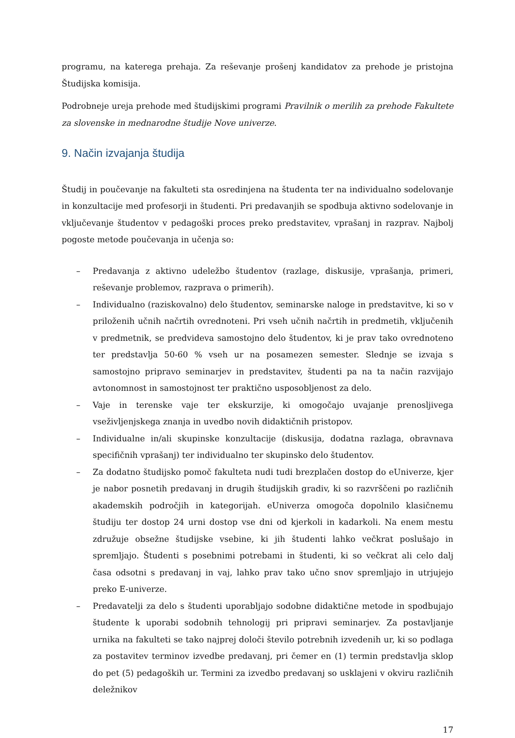programu, na katerega prehaja. Za reševanje prošenj kandidatov za prehode je pristojna Študijska komisija.
Podrobneje ureja prehode med študijskimi programi Pravilnik o merilih za prehode Fakultete za slovenske in mednarodne študije Nove univerze.
9. Način izvajanja študija
Študij in poučevanje na fakulteti sta osredinjena na študenta ter na individualno sodelovanje in konzultacije med profesorji in študenti. Pri predavanjih se spodbuja aktivno sodelovanje in vključevanje študentov v pedagoški proces preko predstavitev, vprašanj in razprav. Najbolj pogoste metode poučevanja in učenja so:
– Predavanja z aktivno udeležbo študentov (razlage, diskusije, vprašanja, primeri, reševanje problemov, razprava o primerih).
– Individualno (raziskovalno) delo študentov, seminarske naloge in predstavitve, ki so v priloženih učnih načrtih ovrednoteni. Pri vseh učnih načrtih in predmetih, vključenih v predmetnik, se predvideva samostojno delo študentov, ki je prav tako ovrednoteno ter predstavlja 50-60 % vseh ur na posamezen semester. Slednje se izvaja s samostojno pripravo seminarjev in predstavitev, študenti pa na ta način razvijajo avtonomnost in samostojnost ter praktično usposobljenost za delo.
– Vaje in terenske vaje ter ekskurzije, ki omogočajo uvajanje prenosljivega vseživljenjskega znanja in uvedbo novih didaktičnih pristopov.
– Individualne in/ali skupinske konzultacije (diskusija, dodatna razlaga, obravnava specifičnih vprašanj) ter individualno ter skupinsko delo študentov.
– Za dodatno študijsko pomoč fakulteta nudi tudi brezplačen dostop do eUniverze, kjer je nabor posnetih predavanj in drugih študijskih gradiv, ki so razvrščeni po različnih akademskih področjih in kategorijah. eUniverza omogoča dopolnilo klasičnemu študiju ter dostop 24 urni dostop vse dni od kjerkoli in kadarkoli. Na enem mestu združuje obsežne študijske vsebine, ki jih študenti lahko večkrat poslušajo in spremljajo. Študenti s posebnimi potrebami in študenti, ki so večkrat ali celo dalj časa odsotni s predavanj in vaj, lahko prav tako učno snov spremljajo in utrjujejo preko E-univerze.
– Predavatelji za delo s študenti uporabljajo sodobne didaktične metode in spodbujajo študente k uporabi sodobnih tehnologij pri pripravi seminarjev. Za postavljanje urnika na fakulteti se tako najprej določi število potrebnih izvedenih ur, ki so podlaga za postavitev terminov izvedbe predavanj, pri čemer en (1) termin predstavlja sklop do pet (5) pedagoških ur. Termini za izvedbo predavanj so usklajeni v okviru različnih deležnikov
17